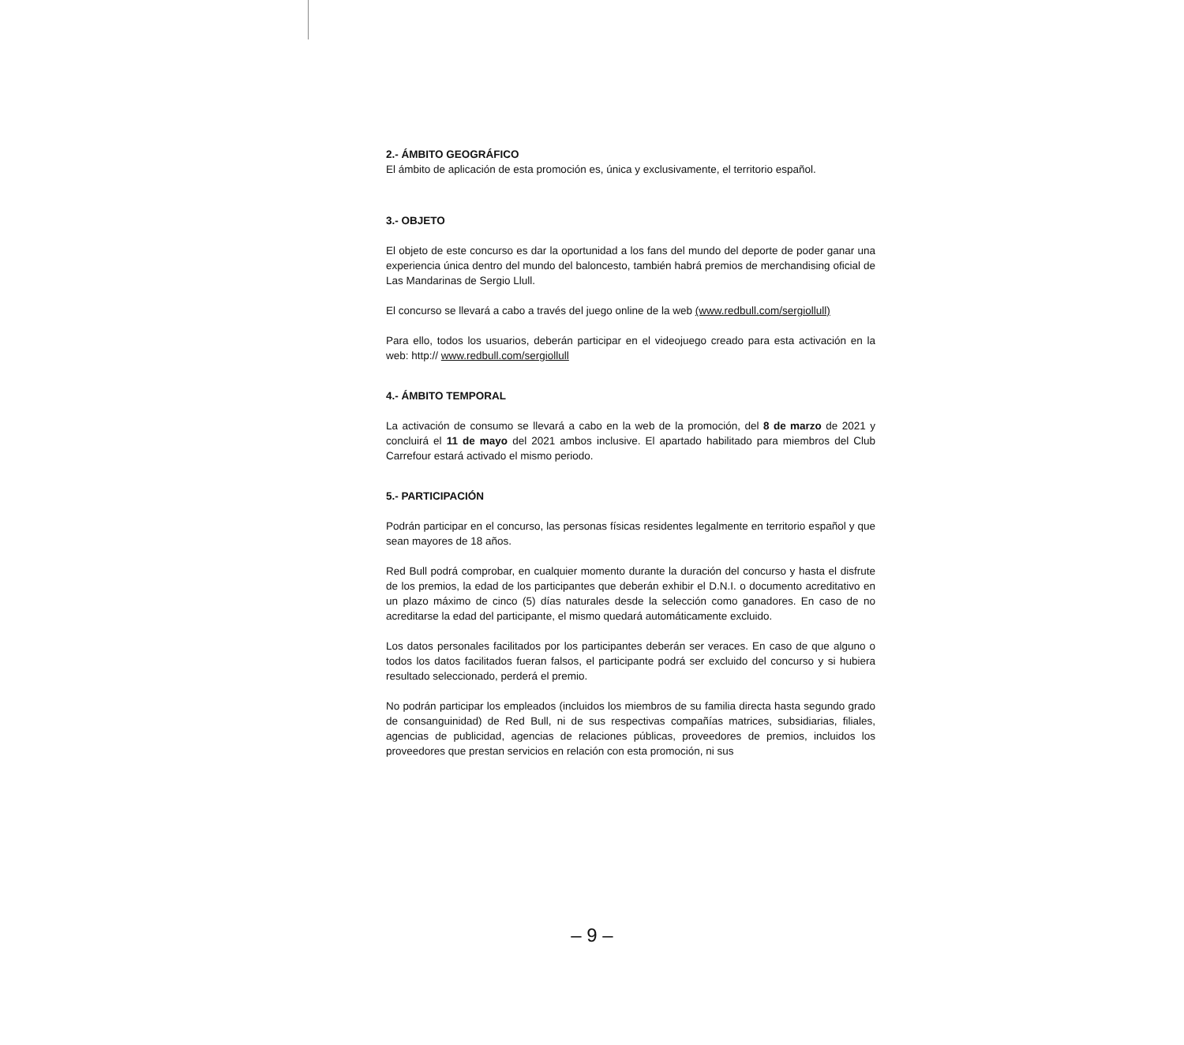2.- ÁMBITO GEOGRÁFICO
El ámbito de aplicación de esta promoción es, única y exclusivamente, el territorio español.
3.- OBJETO
El objeto de este concurso es dar la oportunidad a los fans del mundo del deporte de poder ganar una experiencia única dentro del mundo del baloncesto, también habrá premios de merchandising oficial de Las Mandarinas de Sergio Llull.
El concurso se llevará a cabo a través del juego online de la web (www.redbull.com/sergiollull)
Para ello, todos los usuarios, deberán participar en el videojuego creado para esta activación en la web: http:// www.redbull.com/sergiollull
4.- ÁMBITO TEMPORAL
La activación de consumo se llevará a cabo en la web de la promoción, del 8 de marzo de 2021 y concluirá el 11 de mayo del 2021 ambos inclusive. El apartado habilitado para miembros del Club Carrefour estará activado el mismo periodo.
5.- PARTICIPACIÓN
Podrán participar en el concurso, las personas físicas residentes legalmente en territorio español y que sean mayores de 18 años.
Red Bull podrá comprobar, en cualquier momento durante la duración del concurso y hasta el disfrute de los premios, la edad de los participantes que deberán exhibir el D.N.I. o documento acreditativo en un plazo máximo de cinco (5) días naturales desde la selección como ganadores. En caso de no acreditarse la edad del participante, el mismo quedará automáticamente excluido.
Los datos personales facilitados por los participantes deberán ser veraces. En caso de que alguno o todos los datos facilitados fueran falsos, el participante podrá ser excluido del concurso y si hubiera resultado seleccionado, perderá el premio.
No podrán participar los empleados (incluidos los miembros de su familia directa hasta segundo grado de consanguinidad) de Red Bull, ni de sus respectivas compañías matrices, subsidiarias, filiales, agencias de publicidad, agencias de relaciones públicas, proveedores de premios, incluidos los proveedores que prestan servicios en relación con esta promoción, ni sus
– 9 –